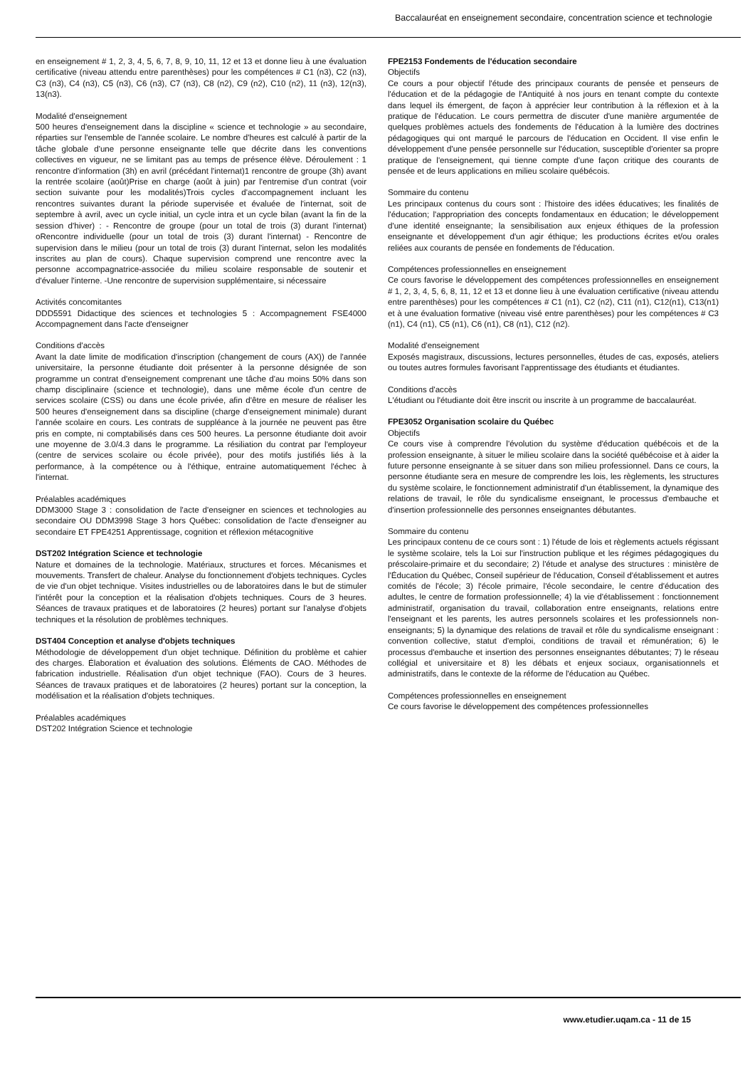Baccalauréat en enseignement secondaire, concentration science et technologie
en enseignement # 1, 2, 3, 4, 5, 6, 7, 8, 9, 10, 11, 12 et 13 et donne lieu à une évaluation certificative (niveau attendu entre parenthèses) pour les compétences # C1 (n3), C2 (n3), C3 (n3), C4 (n3), C5 (n3), C6 (n3), C7 (n3), C8 (n2), C9 (n2), C10 (n2), 11 (n3), 12(n3), 13(n3).
Modalité d'enseignement
500 heures d'enseignement dans la discipline « science et technologie » au secondaire, réparties sur l'ensemble de l'année scolaire. Le nombre d'heures est calculé à partir de la tâche globale d'une personne enseignante telle que décrite dans les conventions collectives en vigueur, ne se limitant pas au temps de présence élève. Déroulement : 1 rencontre d'information (3h) en avril (précédant l'internat)1 rencontre de groupe (3h) avant la rentrée scolaire (août)Prise en charge (août à juin) par l'entremise d'un contrat (voir section suivante pour les modalités)Trois cycles d'accompagnement incluant les rencontres suivantes durant la période supervisée et évaluée de l'internat, soit de septembre à avril, avec un cycle initial, un cycle intra et un cycle bilan (avant la fin de la session d'hiver) : - Rencontre de groupe (pour un total de trois (3) durant l'internat) oRencontre individuelle (pour un total de trois (3) durant l'internat) - Rencontre de supervision dans le milieu (pour un total de trois (3) durant l'internat, selon les modalités inscrites au plan de cours). Chaque supervision comprend une rencontre avec la personne accompagnatrice-associée du milieu scolaire responsable de soutenir et d'évaluer l'interne. -Une rencontre de supervision supplémentaire, si nécessaire
Activités concomitantes
DDD5591 Didactique des sciences et technologies 5 : Accompagnement FSE4000 Accompagnement dans l'acte d'enseigner
Conditions d'accès
Avant la date limite de modification d'inscription (changement de cours (AX)) de l'année universitaire, la personne étudiante doit présenter à la personne désignée de son programme un contrat d'enseignement comprenant une tâche d'au moins 50% dans son champ disciplinaire (science et technologie), dans une même école d'un centre de services scolaire (CSS) ou dans une école privée, afin d'être en mesure de réaliser les 500 heures d'enseignement dans sa discipline (charge d'enseignement minimale) durant l'année scolaire en cours. Les contrats de suppléance à la journée ne peuvent pas être pris en compte, ni comptabilisés dans ces 500 heures. La personne étudiante doit avoir une moyenne de 3.0/4.3 dans le programme. La résiliation du contrat par l'employeur (centre de services scolaire ou école privée), pour des motifs justifiés liés à la performance, à la compétence ou à l'éthique, entraine automatiquement l'échec à l'internat.
Préalables académiques
DDM3000 Stage 3 : consolidation de l'acte d'enseigner en sciences et technologies au secondaire OU DDM3998 Stage 3 hors Québec: consolidation de l'acte d'enseigner au secondaire ET FPE4251 Apprentissage, cognition et réflexion métacognitive
DST202 Intégration Science et technologie
Nature et domaines de la technologie. Matériaux, structures et forces. Mécanismes et mouvements. Transfert de chaleur. Analyse du fonctionnement d'objets techniques. Cycles de vie d'un objet technique. Visites industrielles ou de laboratoires dans le but de stimuler l'intérêt pour la conception et la réalisation d'objets techniques. Cours de 3 heures. Séances de travaux pratiques et de laboratoires (2 heures) portant sur l'analyse d'objets techniques et la résolution de problèmes techniques.
DST404 Conception et analyse d'objets techniques
Méthodologie de développement d'un objet technique. Définition du problème et cahier des charges. Élaboration et évaluation des solutions. Éléments de CAO. Méthodes de fabrication industrielle. Réalisation d'un objet technique (FAO). Cours de 3 heures. Séances de travaux pratiques et de laboratoires (2 heures) portant sur la conception, la modélisation et la réalisation d'objets techniques.
Préalables académiques
DST202 Intégration Science et technologie
FPE2153 Fondements de l'éducation secondaire
Objectifs
Ce cours a pour objectif l'étude des principaux courants de pensée et penseurs de l'éducation et de la pédagogie de l'Antiquité à nos jours en tenant compte du contexte dans lequel ils émergent, de façon à apprécier leur contribution à la réflexion et à la pratique de l'éducation. Le cours permettra de discuter d'une manière argumentée de quelques problèmes actuels des fondements de l'éducation à la lumière des doctrines pédagogiques qui ont marqué le parcours de l'éducation en Occident. Il vise enfin le développement d'une pensée personnelle sur l'éducation, susceptible d'orienter sa propre pratique de l'enseignement, qui tienne compte d'une façon critique des courants de pensée et de leurs applications en milieu scolaire québécois.
Sommaire du contenu
Les principaux contenus du cours sont : l'histoire des idées éducatives; les finalités de l'éducation; l'appropriation des concepts fondamentaux en éducation; le développement d'une identité enseignante; la sensibilisation aux enjeux éthiques de la profession enseignante et développement d'un agir éthique; les productions écrites et/ou orales reliées aux courants de pensée en fondements de l'éducation.
Compétences professionnelles en enseignement
Ce cours favorise le développement des compétences professionnelles en enseignement # 1, 2, 3, 4, 5, 6, 8, 11, 12 et 13 et donne lieu à une évaluation certificative (niveau attendu entre parenthèses) pour les compétences # C1 (n1), C2 (n2), C11 (n1), C12(n1), C13(n1) et à une évaluation formative (niveau visé entre parenthèses) pour les compétences # C3 (n1), C4 (n1), C5 (n1), C6 (n1), C8 (n1), C12 (n2).
Modalité d'enseignement
Exposés magistraux, discussions, lectures personnelles, études de cas, exposés, ateliers ou toutes autres formules favorisant l'apprentissage des étudiants et étudiantes.
Conditions d'accès
L'étudiant ou l'étudiante doit être inscrit ou inscrite à un programme de baccalauréat.
FPE3052 Organisation scolaire du Québec
Objectifs
Ce cours vise à comprendre l'évolution du système d'éducation québécois et de la profession enseignante, à situer le milieu scolaire dans la société québécoise et à aider la future personne enseignante à se situer dans son milieu professionnel. Dans ce cours, la personne étudiante sera en mesure de comprendre les lois, les règlements, les structures du système scolaire, le fonctionnement administratif d'un établissement, la dynamique des relations de travail, le rôle du syndicalisme enseignant, le processus d'embauche et d'insertion professionnelle des personnes enseignantes débutantes.
Sommaire du contenu
Les principaux contenu de ce cours sont : 1) l'étude de lois et règlements actuels régissant le système scolaire, tels la Loi sur l'instruction publique et les régimes pédagogiques du préscolaire-primaire et du secondaire; 2) l'étude et analyse des structures : ministère de l'Éducation du Québec, Conseil supérieur de l'éducation, Conseil d'établissement et autres comités de l'école; 3) l'école primaire, l'école secondaire, le centre d'éducation des adultes, le centre de formation professionnelle; 4) la vie d'établissement : fonctionnement administratif, organisation du travail, collaboration entre enseignants, relations entre l'enseignant et les parents, les autres personnels scolaires et les professionnels non-enseignants; 5) la dynamique des relations de travail et rôle du syndicalisme enseignant : convention collective, statut d'emploi, conditions de travail et rémunération; 6) le processus d'embauche et insertion des personnes enseignantes débutantes; 7) le réseau collégial et universitaire et 8) les débats et enjeux sociaux, organisationnels et administratifs, dans le contexte de la réforme de l'éducation au Québec.
Compétences professionnelles en enseignement
Ce cours favorise le développement des compétences professionnelles
www.etudier.uqam.ca - 11 de 15